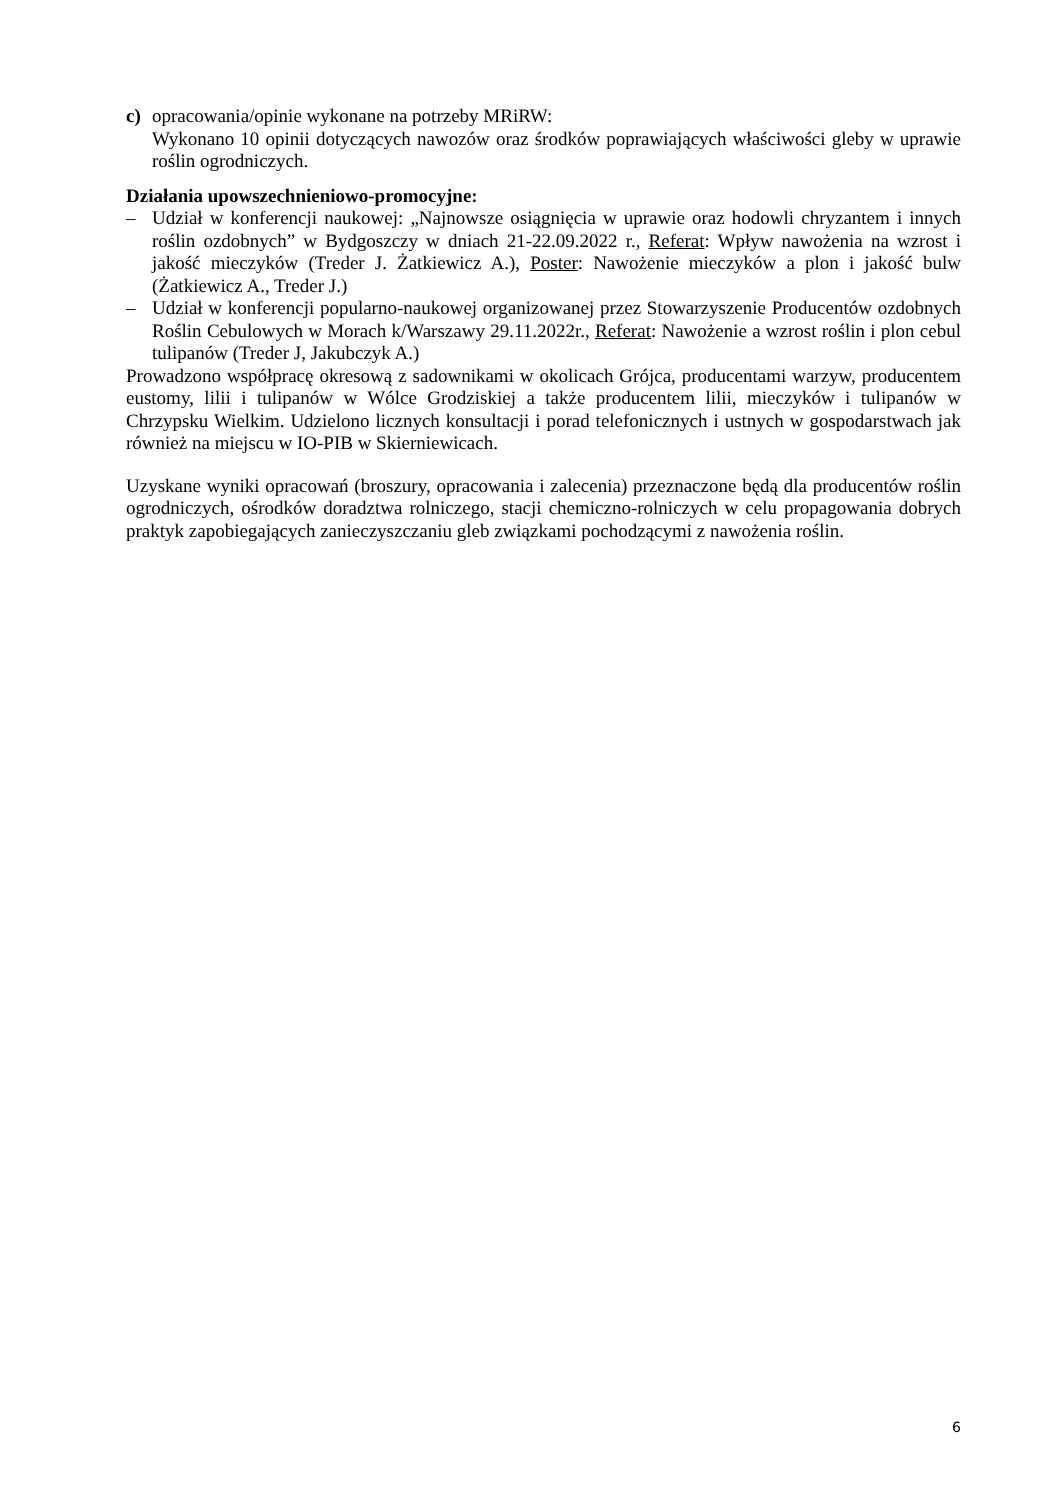c) opracowania/opinie wykonane na potrzeby MRiRW:
Wykonano 10 opinii dotyczących nawozów oraz środków poprawiających właściwości gleby w uprawie roślin ogrodniczych.
Działania upowszechnieniowo-promocyjne:
– Udział w konferencji naukowej: „Najnowsze osiągnięcia w uprawie oraz hodowli chryzantem i innych roślin ozdobnych” w Bydgoszczy w dniach 21-22.09.2022 r., Referat: Wpływ nawożenia na wzrost i jakość mieczyków (Treder J. Żatkiewicz A.), Poster: Nawożenie mieczyków a plon i jakość bulw (Żatkiewicz A., Treder J.)
– Udział w konferencji popularno-naukowej organizowanej przez Stowarzyszenie Producentów ozdobnych Roślin Cebulowych w Morach k/Warszawy 29.11.2022r., Referat: Nawożenie a wzrost roślin i plon cebul tulipanów (Treder J, Jakubczyk A.)
Prowadzono współpracę okresową z sadownikami w okolicach Grójca, producentami warzyw, producentem eustomy, lilii i tulipanów w Wólce Grodziskiej a także producentem lilii, mieczyków i tulipanów w Chrzypsku Wielkim. Udzielono licznych konsultacji i porad telefonicznych i ustnych w gospodarstwach jak również na miejscu w IO-PIB w Skierniewicach.
Uzyskane wyniki opracowań (broszury, opracowania i zalecenia) przeznaczone będą dla producentów roślin ogrodniczych, ośrodków doradztwa rolniczego, stacji chemiczno-rolniczych w celu propagowania dobrych praktyk zapobiegających zanieczyszczaniu gleb związkami pochodzącymi z nawożenia roślin.
6